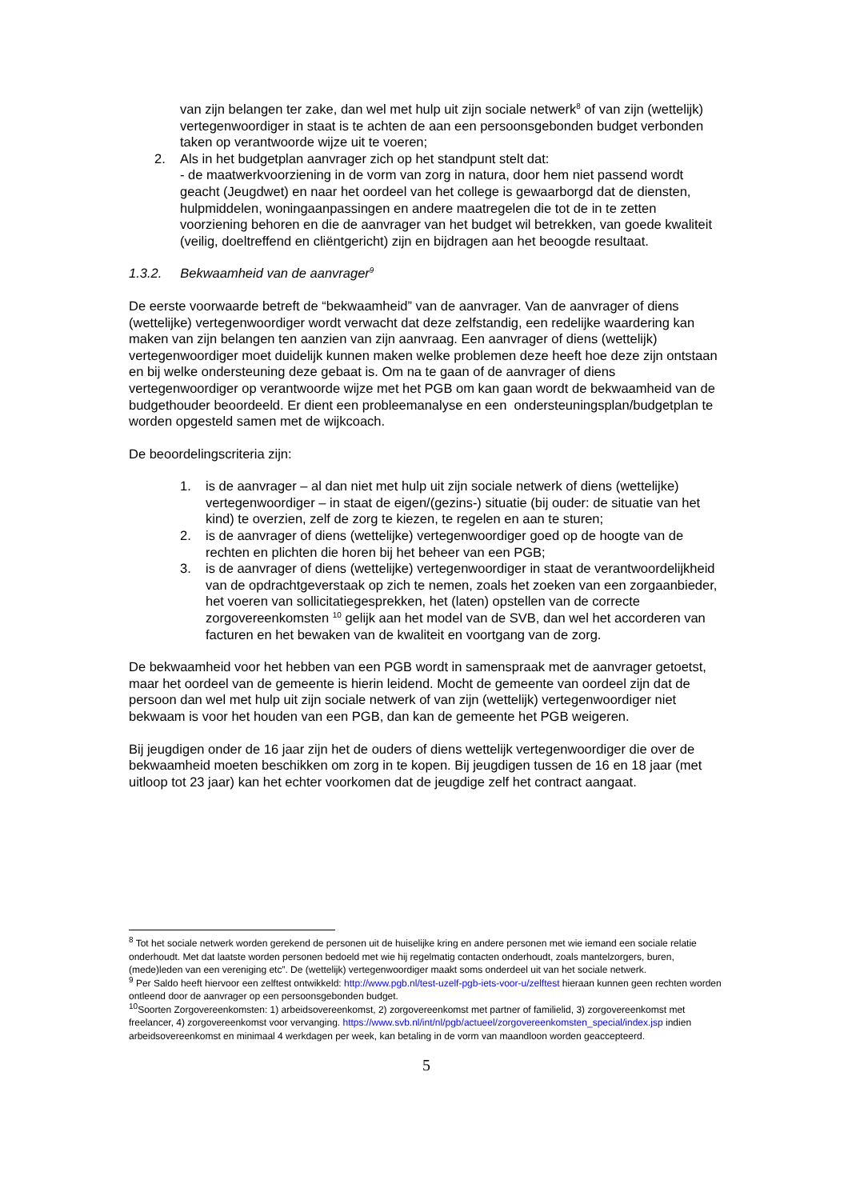van zijn belangen ter zake, dan wel met hulp uit zijn sociale netwerk<sup>8</sup> of van zijn (wettelijk) vertegenwoordiger in staat is te achten de aan een persoonsgebonden budget verbonden taken op verantwoorde wijze uit te voeren;
2. Als in het budgetplan aanvrager zich op het standpunt stelt dat:
- de maatwerkvoorziening in de vorm van zorg in natura, door hem niet passend wordt geacht (Jeugdwet) en naar het oordeel van het college is gewaarborgd dat de diensten, hulpmiddelen, woningaanpassingen en andere maatregelen die tot de in te zetten voorziening behoren en die de aanvrager van het budget wil betrekken, van goede kwaliteit (veilig, doeltreffend en cliëntgericht) zijn en bijdragen aan het beoogde resultaat.
1.3.2. Bekwaamheid van de aanvrager<sup>9</sup>
De eerste voorwaarde betreft de “bekwaamheid” van de aanvrager. Van de aanvrager of diens (wettelijke) vertegenwoordiger wordt verwacht dat deze zelfstandig, een redelijke waardering kan maken van zijn belangen ten aanzien van zijn aanvraag. Een aanvrager of diens (wettelijk) vertegenwoordiger moet duidelijk kunnen maken welke problemen deze heeft hoe deze zijn ontstaan en bij welke ondersteuning deze gebaat is. Om na te gaan of de aanvrager of diens vertegenwoordiger op verantwoorde wijze met het PGB om kan gaan wordt de bekwaamheid van de budgethouder beoordeeld. Er dient een probleemanalyse en een ondersteuningsplan/budgetplan te worden opgesteld samen met de wijkcoach.
De beoordelingscriteria zijn:
1. is de aanvrager – al dan niet met hulp uit zijn sociale netwerk of diens (wettelijke) vertegenwoordiger – in staat de eigen/(gezins-) situatie (bij ouder: de situatie van het kind) te overzien, zelf de zorg te kiezen, te regelen en aan te sturen;
2. is de aanvrager of diens (wettelijke) vertegenwoordiger goed op de hoogte van de rechten en plichten die horen bij het beheer van een PGB;
3. is de aanvrager of diens (wettelijke) vertegenwoordiger in staat de verantwoordelijkheid van de opdrachtgeverstaak op zich te nemen, zoals het zoeken van een zorgaanbieder, het voeren van sollicitatiegesprekken, het (laten) opstellen van de correcte zorgovereenkomsten <sup>10</sup> gelijk aan het model van de SVB, dan wel het accorderen van facturen en het bewaken van de kwaliteit en voortgang van de zorg.
De bekwaamheid voor het hebben van een PGB wordt in samenspraak met de aanvrager getoetst, maar het oordeel van de gemeente is hierin leidend. Mocht de gemeente van oordeel zijn dat de persoon dan wel met hulp uit zijn sociale netwerk of van zijn (wettelijk) vertegenwoordiger niet bekwaam is voor het houden van een PGB, dan kan de gemeente het PGB weigeren.
Bij jeugdigen onder de 16 jaar zijn het de ouders of diens wettelijk vertegenwoordiger die over de bekwaamheid moeten beschikken om zorg in te kopen. Bij jeugdigen tussen de 16 en 18 jaar (met uitloop tot 23 jaar) kan het echter voorkomen dat de jeugdige zelf het contract aangaat.
<sup>8</sup> Tot het sociale netwerk worden gerekend de personen uit de huiselijke kring en andere personen met wie iemand een sociale relatie onderhoudt. Met dat laatste worden personen bedoeld met wie hij regelmatig contacten onderhoudt, zoals mantelzorgers, buren, (mede)leden van een vereniging etc”. De (wettelijk) vertegenwoordiger maakt soms onderdeel uit van het sociale netwerk.
<sup>9</sup> Per Saldo heeft hiervoor een zelftest ontwikkeld: http://www.pgb.nl/test-uzelf-pgb-iets-voor-u/zelftest hieraan kunnen geen rechten worden ontleend door de aanvrager op een persoonsgebonden budget.
<sup>10</sup> Soorten Zorgovereenkomsten: 1) arbeidsovereenkomst, 2) zorgovereenkomst met partner of familielid, 3) zorgovereenkomst met freelancer, 4) zorgovereenkomst voor vervanging. https://www.svb.nl/int/nl/pgb/actueel/zorgovereenkomsten_special/index.jsp indien arbeidsovereenkomst en minimaal 4 werkdagen per week, kan betaling in de vorm van maandloon worden geaccepteerd.
5